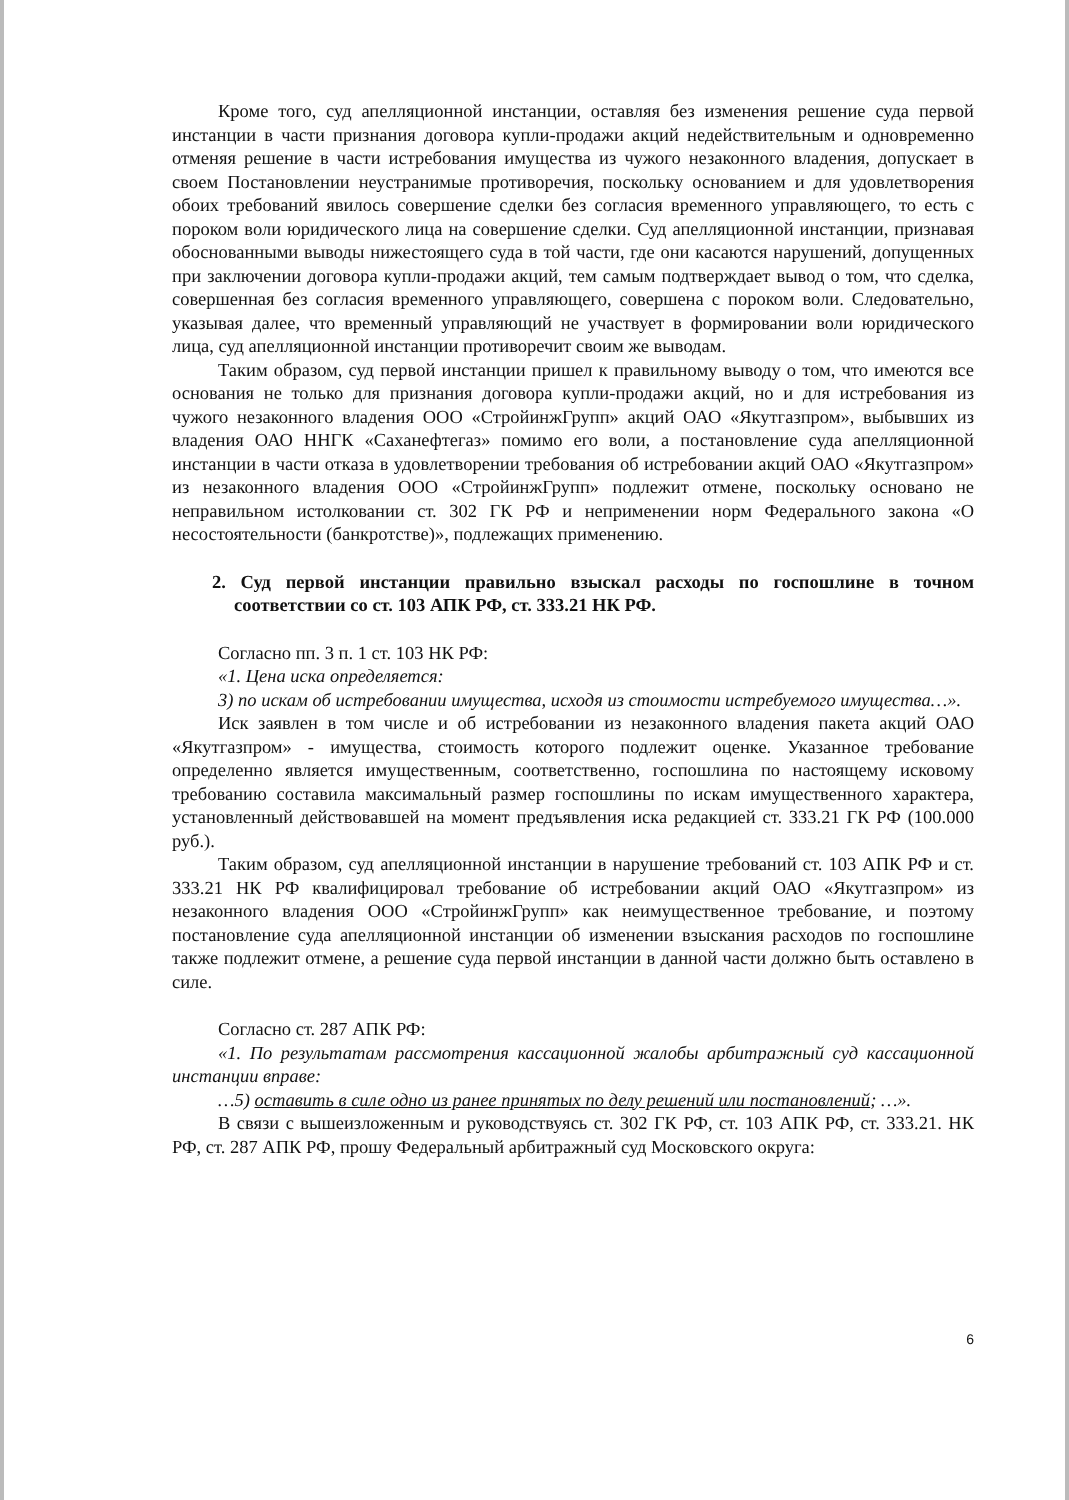Кроме того, суд апелляционной инстанции, оставляя без изменения решение суда первой инстанции в части признания договора купли-продажи акций недействительным и одновременно отменяя решение в части истребования имущества из чужого незаконного владения, допускает в своем Постановлении неустранимые противоречия, поскольку основанием и для удовлетворения обоих требований явилось совершение сделки без согласия временного управляющего, то есть с пороком воли юридического лица на совершение сделки. Суд апелляционной инстанции, признавая обоснованными выводы нижестоящего суда в той части, где они касаются нарушений, допущенных при заключении договора купли-продажи акций, тем самым подтверждает вывод о том, что сделка, совершенная без согласия временного управляющего, совершена с пороком воли. Следовательно, указывая далее, что временный управляющий не участвует в формировании воли юридического лица, суд апелляционной инстанции противоречит своим же выводам.
Таким образом, суд первой инстанции пришел к правильному выводу о том, что имеются все основания не только для признания договора купли-продажи акций, но и для истребования из чужого незаконного владения ООО «СтройинжГрупп» акций ОАО «Якутгазпром», выбывших из владения ОАО ННГК «Саханефтегаз» помимо его воли, а постановление суда апелляционной инстанции в части отказа в удовлетворении требования об истребовании акций ОАО «Якутгазпром» из незаконного владения ООО «СтройинжГрупп» подлежит отмене, поскольку основано не неправильном истолковании ст. 302 ГК РФ и неприменении норм Федерального закона «О несостоятельности (банкротстве)», подлежащих применению.
2. Суд первой инстанции правильно взыскал расходы по госпошлине в точном соответствии со ст. 103 АПК РФ, ст. 333.21 НК РФ.
Согласно пп. 3 п. 1 ст. 103 НК РФ:
«1. Цена иска определяется:
3) по искам об истребовании имущества, исходя из стоимости истребуемого имущества…».
Иск заявлен в том числе и об истребовании из незаконного владения пакета акций ОАО «Якутгазпром» - имущества, стоимость которого подлежит оценке. Указанное требование определенно является имущественным, соответственно, госпошлина по настоящему исковому требованию составила максимальный размер госпошлины по искам имущественного характера, установленный действовавшей на момент предъявления иска редакцией ст. 333.21 ГК РФ (100.000 руб.).
Таким образом, суд апелляционной инстанции в нарушение требований ст. 103 АПК РФ и ст. 333.21 НК РФ квалифицировал требование об истребовании акций ОАО «Якутгазпром» из незаконного владения ООО «СтройинжГрупп» как неимущественное требование, и поэтому постановление суда апелляционной инстанции об изменении взыскания расходов по госпошлине также подлежит отмене, а решение суда первой инстанции в данной части должно быть оставлено в силе.
Согласно ст. 287 АПК РФ:
«1. По результатам рассмотрения кассационной жалобы арбитражный суд кассационной инстанции вправе:
…5) оставить в силе одно из ранее принятых по делу решений или постановлений; …».
В связи с вышеизложенным и руководствуясь ст. 302 ГК РФ, ст. 103 АПК РФ, ст. 333.21. НК РФ, ст. 287 АПК РФ, прошу Федеральный арбитражный суд Московского округа:
6